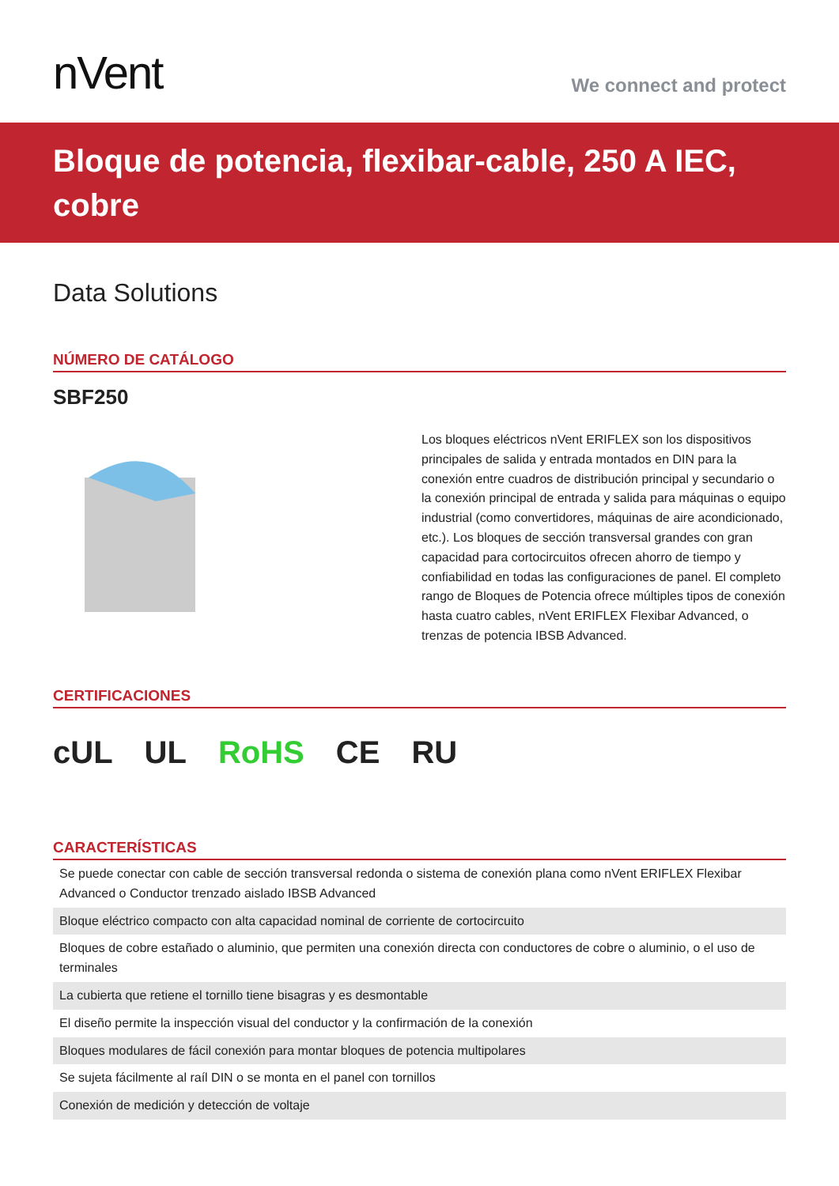nVent
We connect and protect
Bloque de potencia, flexibar-cable, 250 A IEC, cobre
Data Solutions
NÚMERO DE CATÁLOGO
SBF250
Los bloques eléctricos nVent ERIFLEX son los dispositivos principales de salida y entrada montados en DIN para la conexión entre cuadros de distribución principal y secundario o la conexión principal de entrada y salida para máquinas o equipo industrial (como convertidores, máquinas de aire acondicionado, etc.). Los bloques de sección transversal grandes con gran capacidad para cortocircuitos ofrecen ahorro de tiempo y confiabilidad en todas las configuraciones de panel. El completo rango de Bloques de Potencia ofrece múltiples tipos de conexión hasta cuatro cables, nVent ERIFLEX Flexibar Advanced, o trenzas de potencia IBSB Advanced.
CERTIFICACIONES
cUL UL RoHS CE RU
CARACTERÍSTICAS
| Se puede conectar con cable de sección transversal redonda o sistema de conexión plana como nVent ERIFLEX Flexibar Advanced o Conductor trenzado aislado IBSB Advanced |
| Bloque eléctrico compacto con alta capacidad nominal de corriente de cortocircuito |
| Bloques de cobre estañado o aluminio, que permiten una conexión directa con conductores de cobre o aluminio, o el uso de terminales |
| La cubierta que retiene el tornillo tiene bisagras y es desmontable |
| El diseño permite la inspección visual del conductor y la confirmación de la conexión |
| Bloques modulares de fácil conexión para montar bloques de potencia multipolares |
| Se sujeta fácilmente al raíl DIN o se monta en el panel con tornillos |
| Conexión de medición y detección de voltaje |